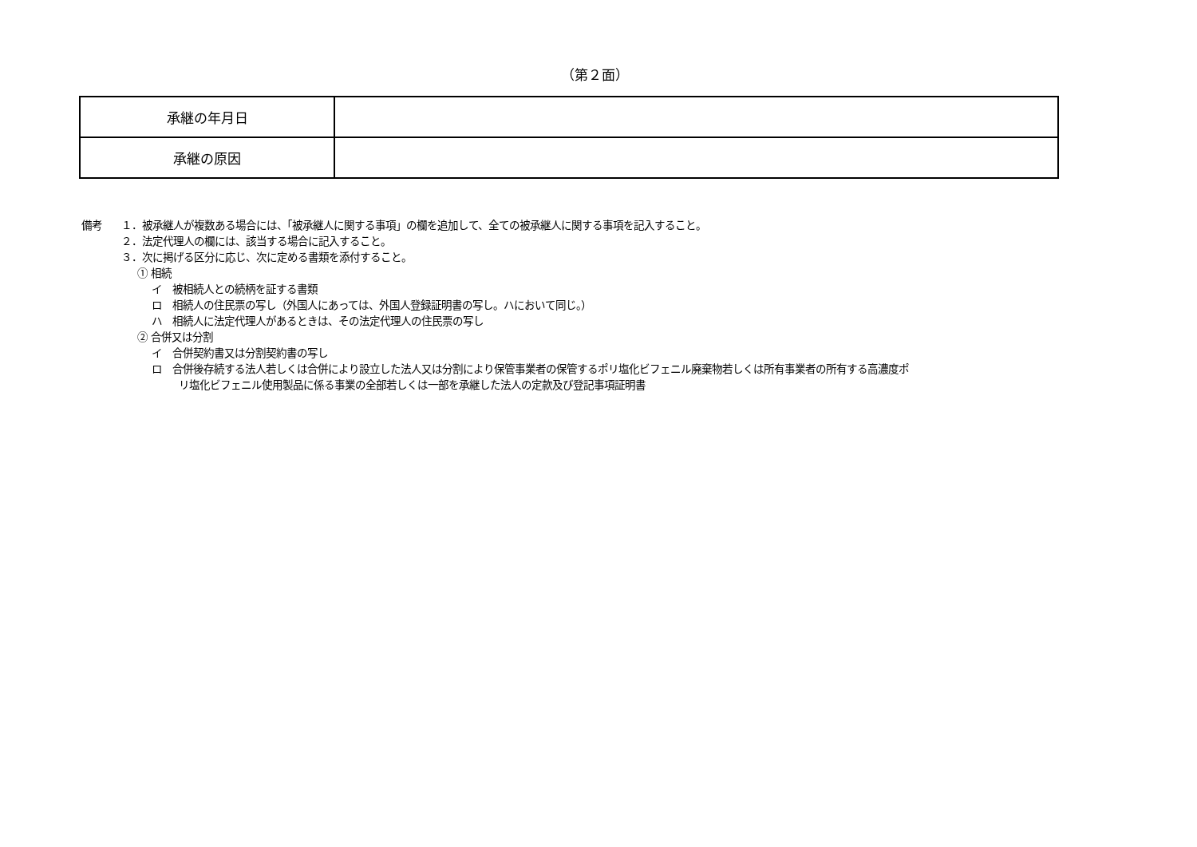（第２面）
| 承継の年月日 | |
| 承継の原因 | |
備考 １．被承継人が複数ある場合には、「被承継人に関する事項」の欄を追加して、全ての被承継人に関する事項を記入すること。
２．法定代理人の欄には、該当する場合に記入すること。
３．次に掲げる区分に応じ、次に定める書類を添付すること。
① 相続
イ　被相続人との続柄を証する書類
ロ　相続人の住民票の写し（外国人にあっては、外国人登録証明書の写し。ハにおいて同じ。）
ハ　相続人に法定代理人があるときは、その法定代理人の住民票の写し
② 合併又は分割
イ　合併契約書又は分割契約書の写し
ロ　合併後存続する法人若しくは合併により設立した法人又は分割により保管事業者の保管するポリ塩化ビフェニル廃棄物若しくは所有事業者の所有する高濃度ポ
リ塩化ビフェニル使用製品に係る事業の全部若しくは一部を承継した法人の定款及び登記事項証明書